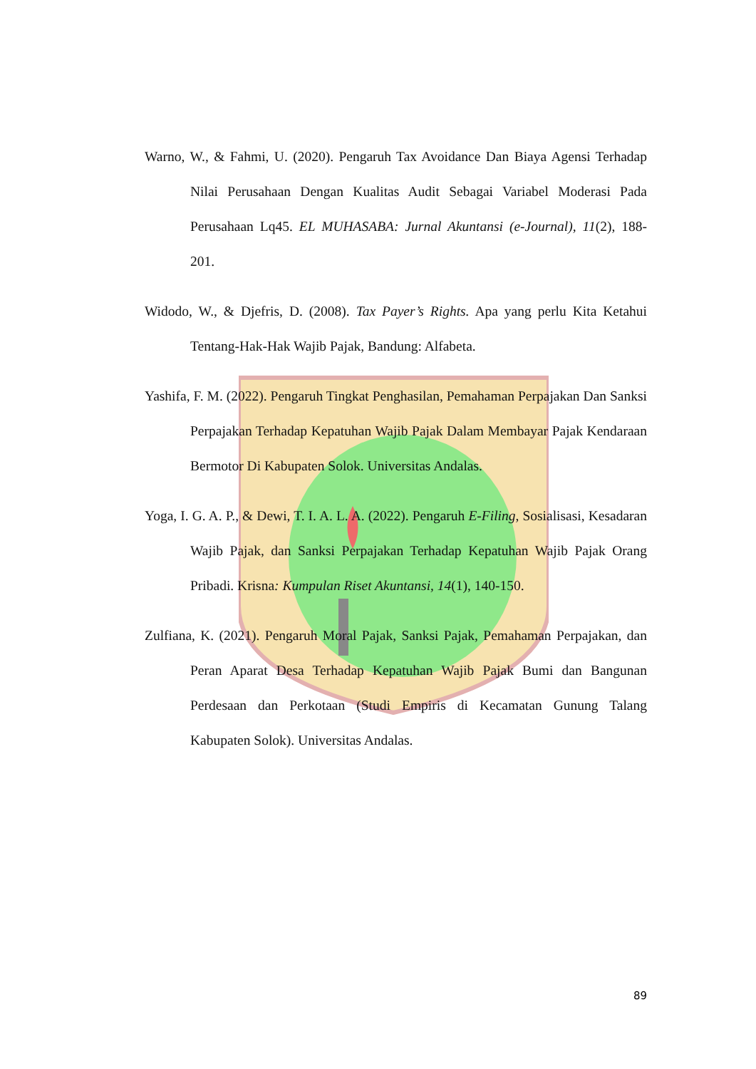Warno, W., & Fahmi, U. (2020). Pengaruh Tax Avoidance Dan Biaya Agensi Terhadap Nilai Perusahaan Dengan Kualitas Audit Sebagai Variabel Moderasi Pada Perusahaan Lq45. EL MUHASABA: Jurnal Akuntansi (e-Journal), 11(2), 188-201.
Widodo, W., & Djefris, D. (2008). Tax Payer’s Rights. Apa yang perlu Kita Ketahui Tentang-Hak-Hak Wajib Pajak, Bandung: Alfabeta.
Yashifa, F. M. (2022). Pengaruh Tingkat Penghasilan, Pemahaman Perpajakan Dan Sanksi Perpajakan Terhadap Kepatuhan Wajib Pajak Dalam Membayar Pajak Kendaraan Bermotor Di Kabupaten Solok. Universitas Andalas.
Yoga, I. G. A. P., & Dewi, T. I. A. L. A. (2022). Pengaruh E-Filing, Sosialisasi, Kesadaran Wajib Pajak, dan Sanksi Perpajakan Terhadap Kepatuhan Wajib Pajak Orang Pribadi. Krisna: Kumpulan Riset Akuntansi, 14(1), 140-150.
Zulfiana, K. (2021). Pengaruh Moral Pajak, Sanksi Pajak, Pemahaman Perpajakan, dan Peran Aparat Desa Terhadap Kepatuhan Wajib Pajak Bumi dan Bangunan Perdesaan dan Perkotaan (Studi Empiris di Kecamatan Gunung Talang Kabupaten Solok). Universitas Andalas.
89